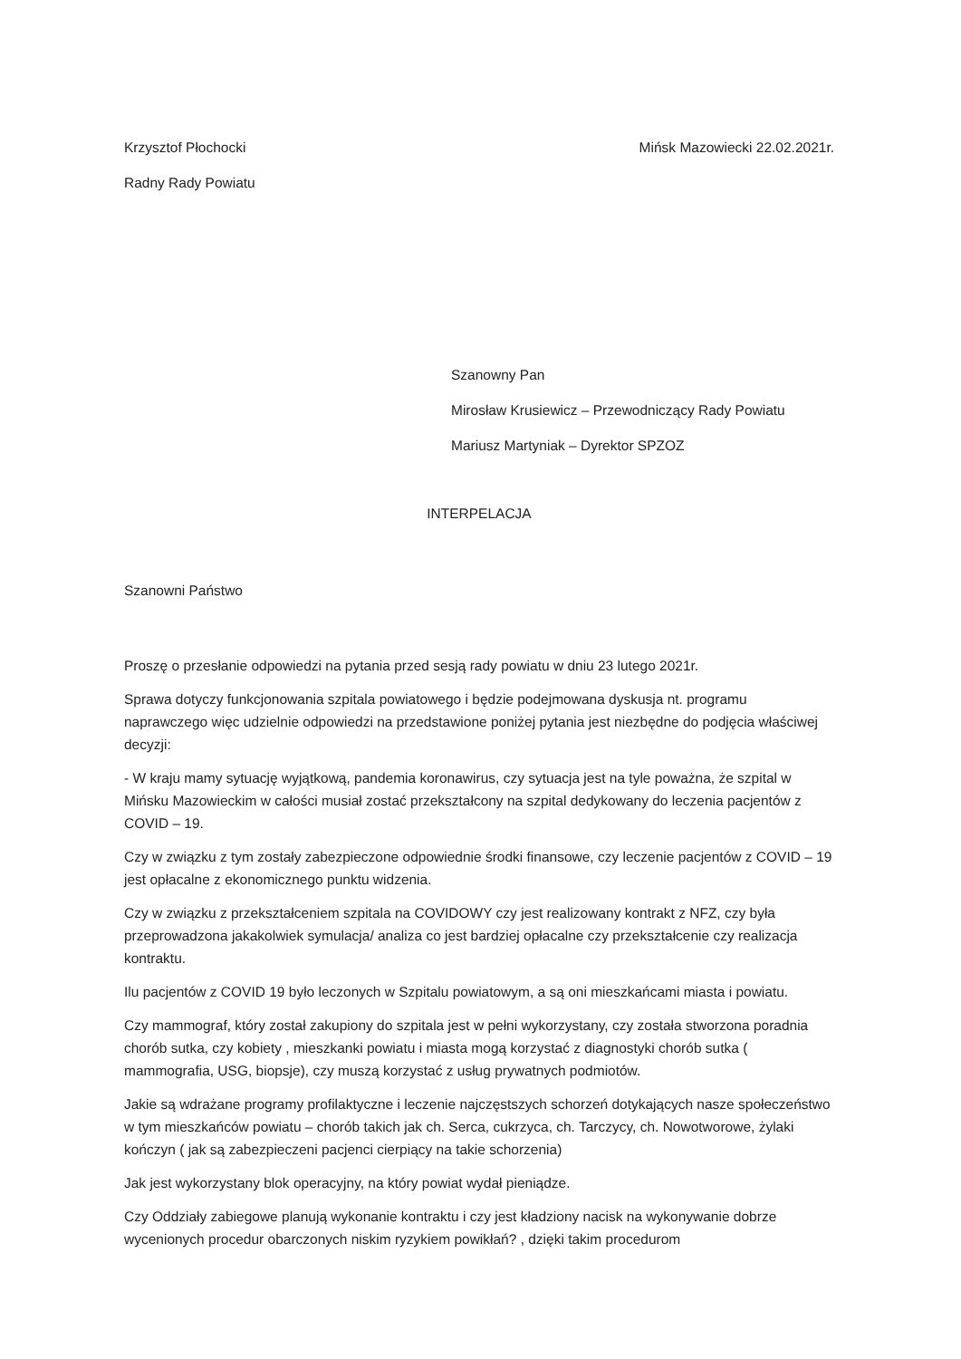Krzysztof Płochocki
Radny Rady Powiatu
Mińsk Mazowiecki 22.02.2021r.
Szanowny Pan
Mirosław Krusiewicz – Przewodniczący Rady Powiatu
Mariusz Martyniak – Dyrektor SPZOZ
INTERPELACJA
Szanowni Państwo
Proszę o przesłanie odpowiedzi na pytania przed sesją rady powiatu w dniu 23 lutego 2021r.
Sprawa dotyczy funkcjonowania szpitala powiatowego i będzie podejmowana dyskusja nt. programu naprawczego więc udzielnie odpowiedzi na przedstawione poniżej pytania jest niezbędne do podjęcia właściwej decyzji:
- W kraju mamy sytuację wyjątkową, pandemia koronawirus, czy sytuacja jest na tyle poważna, że szpital w Mińsku Mazowieckim w całości musiał zostać przekształcony na szpital dedykowany do leczenia pacjentów z COVID – 19.
Czy w związku z tym zostały zabezpieczone odpowiednie środki finansowe, czy leczenie pacjentów z COVID – 19 jest opłacalne z ekonomicznego punktu widzenia.
Czy w związku z przekształceniem szpitala na COVIDOWY czy jest realizowany kontrakt z NFZ, czy była przeprowadzona jakakolwiek symulacja/ analiza co jest bardziej opłacalne czy przekształcenie czy realizacja kontraktu.
Ilu pacjentów z COVID 19 było leczonych w Szpitalu powiatowym, a są oni mieszkańcami miasta i powiatu.
Czy mammograf, który został zakupiony do szpitala jest w pełni wykorzystany, czy została stworzona poradnia chorób sutka, czy kobiety , mieszkanki powiatu i miasta mogą korzystać z diagnostyki chorób sutka ( mammografia, USG, biopsje), czy muszą korzystać z usług prywatnych podmiotów.
Jakie są wdrażane programy profilaktyczne i leczenie najczęstszych schorzeń dotykających nasze społeczeństwo w tym mieszkańców powiatu – chorób takich jak ch. Serca, cukrzyca, ch. Tarczycy, ch. Nowotworowe, żylaki kończyn ( jak są zabezpieczeni pacjenci cierpiący na takie schorzenia)
Jak jest wykorzystany blok operacyjny, na który powiat wydał pieniądze.
Czy Oddziały zabiegowe planują wykonanie kontraktu i czy jest kładziony nacisk na wykonywanie dobrze wycenionych procedur obarczonych niskim ryzykiem powikłań? , dzięki takim procedurom